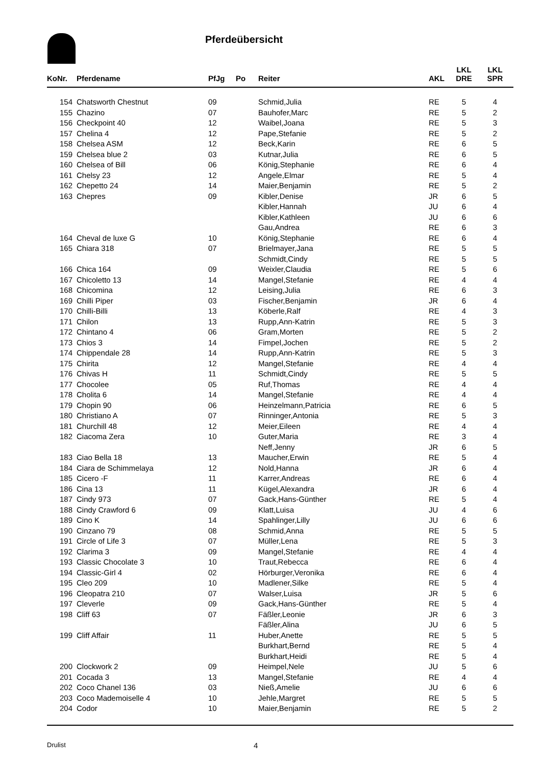Pferdeübersicht
| KoNr. | Pferdename | PfJg | Po | Reiter | AKL | LKL DRE | LKL SPR |
| --- | --- | --- | --- | --- | --- | --- | --- |
| 154 | Chatsworth Chestnut | 09 | | Schmid,Julia | RE | 5 | 4 |
| 155 | Chazino | 07 | | Bauhofer,Marc | RE | 5 | 2 |
| 156 | Checkpoint 40 | 12 | | Waibel,Joana | RE | 5 | 3 |
| 157 | Chelina 4 | 12 | | Pape,Stefanie | RE | 5 | 2 |
| 158 | Chelsea ASM | 12 | | Beck,Karin | RE | 6 | 5 |
| 159 | Chelsea blue 2 | 03 | | Kutnar,Julia | RE | 6 | 5 |
| 160 | Chelsea of Bill | 06 | | König,Stephanie | RE | 6 | 4 |
| 161 | Chelsy 23 | 12 | | Angele,Elmar | RE | 5 | 4 |
| 162 | Chepetto 24 | 14 | | Maier,Benjamin | RE | 5 | 2 |
| 163 | Chepres | 09 | | Kibler,Denise | JR | 6 | 5 |
| | | | | Kibler,Hannah | JU | 6 | 4 |
| | | | | Kibler,Kathleen | JU | 6 | 6 |
| | | | | Gau,Andrea | RE | 6 | 3 |
| 164 | Cheval de luxe G | 10 | | König,Stephanie | RE | 6 | 4 |
| 165 | Chiara 318 | 07 | | Brielmayer,Jana | RE | 5 | 5 |
| | | | | Schmidt,Cindy | RE | 5 | 5 |
| 166 | Chica 164 | 09 | | Weixler,Claudia | RE | 5 | 6 |
| 167 | Chicoletto 13 | 14 | | Mangel,Stefanie | RE | 4 | 4 |
| 168 | Chicomina | 12 | | Leising,Julia | RE | 6 | 3 |
| 169 | Chilli Piper | 03 | | Fischer,Benjamin | JR | 6 | 4 |
| 170 | Chilli-Billi | 13 | | Köberle,Ralf | RE | 4 | 3 |
| 171 | Chilon | 13 | | Rupp,Ann-Katrin | RE | 5 | 3 |
| 172 | Chintano 4 | 06 | | Gram,Morten | RE | 5 | 2 |
| 173 | Chios 3 | 14 | | Fimpel,Jochen | RE | 5 | 2 |
| 174 | Chippendale 28 | 14 | | Rupp,Ann-Katrin | RE | 5 | 3 |
| 175 | Chirita | 12 | | Mangel,Stefanie | RE | 4 | 4 |
| 176 | Chivas H | 11 | | Schmidt,Cindy | RE | 5 | 5 |
| 177 | Chocolee | 05 | | Ruf,Thomas | RE | 4 | 4 |
| 178 | Cholita 6 | 14 | | Mangel,Stefanie | RE | 4 | 4 |
| 179 | Chopin 90 | 06 | | Heinzelmann,Patricia | RE | 6 | 5 |
| 180 | Christiano A | 07 | | Rinninger,Antonia | RE | 5 | 3 |
| 181 | Churchill 48 | 12 | | Meier,Eileen | RE | 4 | 4 |
| 182 | Ciacoma Zera | 10 | | Guter,Maria | RE | 3 | 4 |
| | | | | Neff,Jenny | JR | 6 | 5 |
| 183 | Ciao Bella 18 | 13 | | Maucher,Erwin | RE | 5 | 4 |
| 184 | Ciara de Schimmelaya | 12 | | Nold,Hanna | JR | 6 | 4 |
| 185 | Cicero -F | 11 | | Karrer,Andreas | RE | 6 | 4 |
| 186 | Cina 13 | 11 | | Kügel,Alexandra | JR | 6 | 4 |
| 187 | Cindy 973 | 07 | | Gack,Hans-Günther | RE | 5 | 4 |
| 188 | Cindy Crawford 6 | 09 | | Klatt,Luisa | JU | 4 | 6 |
| 189 | Cino K | 14 | | Spahlinger,Lilly | JU | 6 | 6 |
| 190 | Cinzano 79 | 08 | | Schmid,Anna | RE | 5 | 5 |
| 191 | Circle of Life 3 | 07 | | Müller,Lena | RE | 5 | 3 |
| 192 | Clarima 3 | 09 | | Mangel,Stefanie | RE | 4 | 4 |
| 193 | Classic Chocolate 3 | 10 | | Traut,Rebecca | RE | 6 | 4 |
| 194 | Classic-Girl 4 | 02 | | Hörburger,Veronika | RE | 6 | 4 |
| 195 | Cleo 209 | 10 | | Madlener,Silke | RE | 5 | 4 |
| 196 | Cleopatra 210 | 07 | | Walser,Luisa | JR | 5 | 6 |
| 197 | Cleverle | 09 | | Gack,Hans-Günther | RE | 5 | 4 |
| 198 | Cliff 63 | 07 | | Fäßler,Leonie | JR | 6 | 3 |
| | | | | Fäßler,Alina | JU | 6 | 5 |
| 199 | Cliff Affair | 11 | | Huber,Anette | RE | 5 | 5 |
| | | | | Burkhart,Bernd | RE | 5 | 4 |
| | | | | Burkhart,Heidi | RE | 5 | 4 |
| 200 | Clockwork 2 | 09 | | Heimpel,Nele | JU | 5 | 6 |
| 201 | Cocada 3 | 13 | | Mangel,Stefanie | RE | 4 | 4 |
| 202 | Coco Chanel 136 | 03 | | Nieß,Amelie | JU | 6 | 6 |
| 203 | Coco Mademoiselle 4 | 10 | | Jehle,Margret | RE | 5 | 5 |
| 204 | Codor | 10 | | Maier,Benjamin | RE | 5 | 2 |
Drulist 4